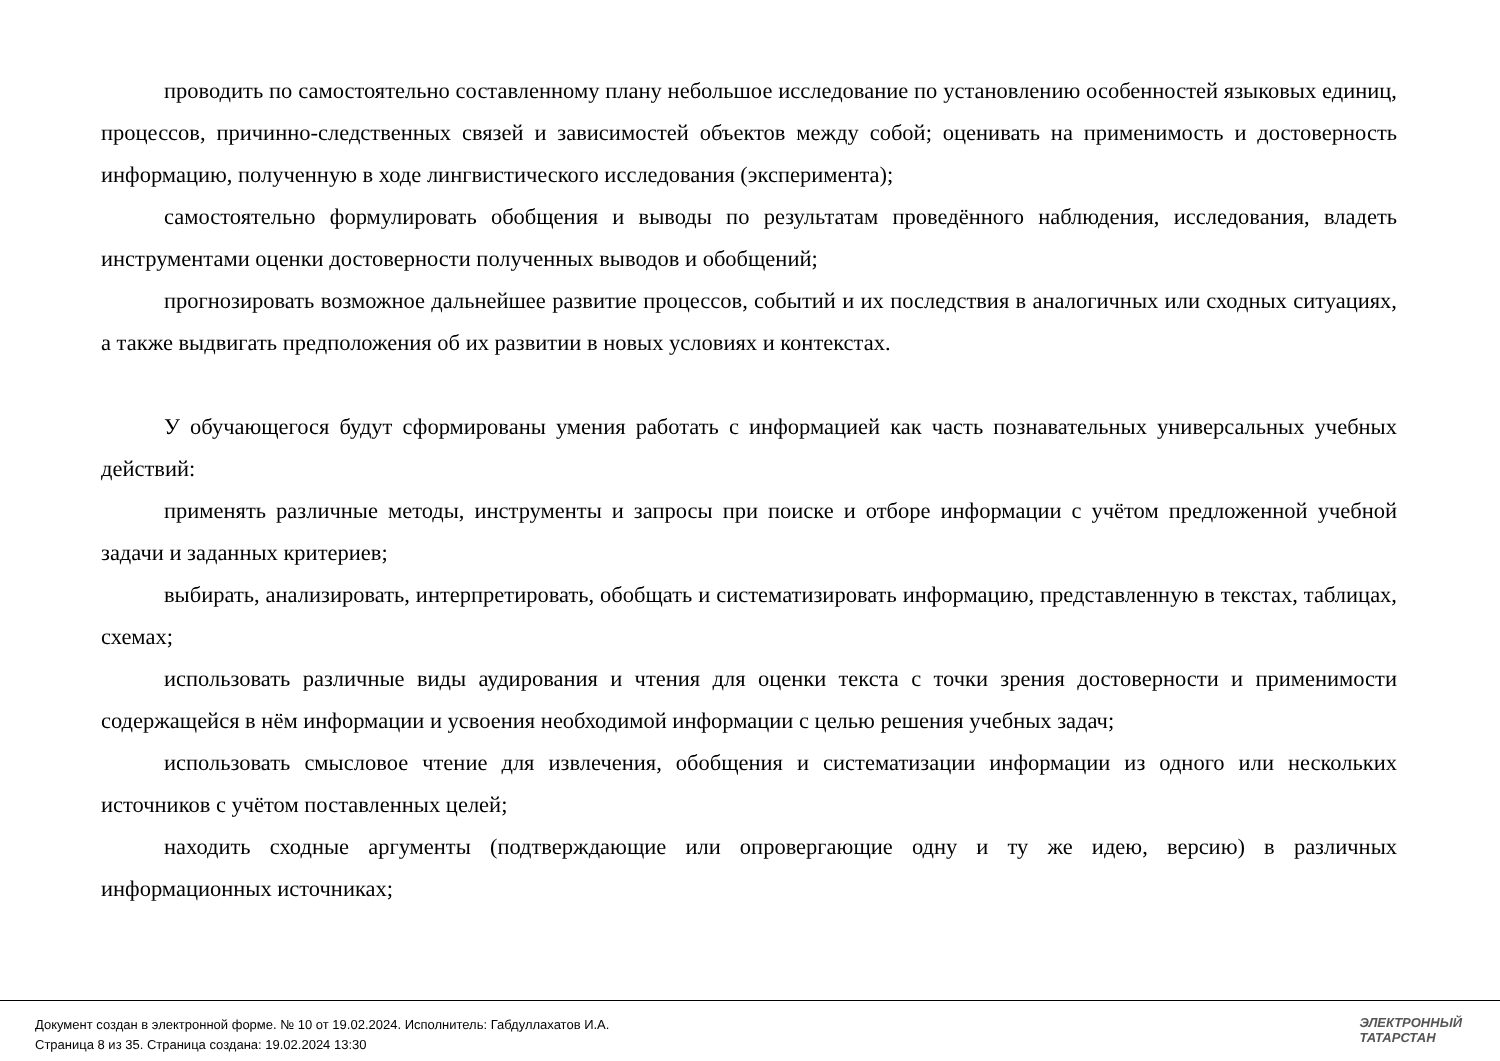проводить по самостоятельно составленному плану небольшое исследование по установлению особенностей языковых единиц, процессов, причинно-следственных связей и зависимостей объектов между собой; оценивать на применимость и достоверность информацию, полученную в ходе лингвистического исследования (эксперимента);
самостоятельно формулировать обобщения и выводы по результатам проведённого наблюдения, исследования, владеть инструментами оценки достоверности полученных выводов и обобщений;
прогнозировать возможное дальнейшее развитие процессов, событий и их последствия в аналогичных или сходных ситуациях, а также выдвигать предположения об их развитии в новых условиях и контекстах.
У обучающегося будут сформированы умения работать с информацией как часть познавательных универсальных учебных действий:
применять различные методы, инструменты и запросы при поиске и отборе информации с учётом предложенной учебной задачи и заданных критериев;
выбирать, анализировать, интерпретировать, обобщать и систематизировать информацию, представленную в текстах, таблицах, схемах;
использовать различные виды аудирования и чтения для оценки текста с точки зрения достоверности и применимости содержащейся в нём информации и усвоения необходимой информации с целью решения учебных задач;
использовать смысловое чтение для извлечения, обобщения и систематизации информации из одного или нескольких источников с учётом поставленных целей;
находить сходные аргументы (подтверждающие или опровергающие одну и ту же идею, версию) в различных информационных источниках;
Документ создан в электронной форме. № 10 от 19.02.2024. Исполнитель: Габдуллахатов И.А.
Страница 8 из 35. Страница создана: 19.02.2024 13:30
ЭЛЕКТРОННЫЙ
ТАТАРСТАН